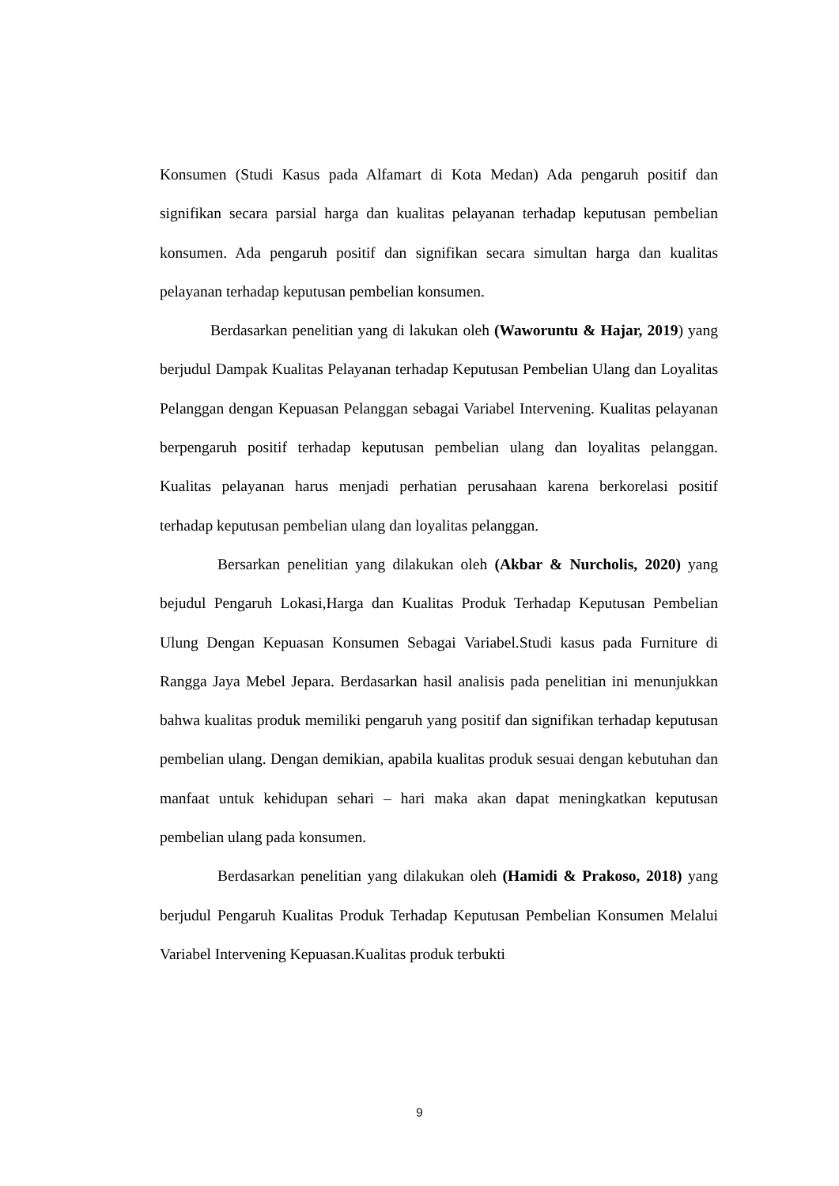Konsumen (Studi Kasus pada Alfamart di Kota Medan) Ada pengaruh positif dan signifikan secara parsial harga dan kualitas pelayanan terhadap keputusan pembelian konsumen. Ada pengaruh positif dan signifikan secara simultan harga dan kualitas pelayanan terhadap keputusan pembelian konsumen.
Berdasarkan penelitian yang di lakukan oleh (Waworuntu & Hajar, 2019) yang berjudul Dampak Kualitas Pelayanan terhadap Keputusan Pembelian Ulang dan Loyalitas Pelanggan dengan Kepuasan Pelanggan sebagai Variabel Intervening. Kualitas pelayanan berpengaruh positif terhadap keputusan pembelian ulang dan loyalitas pelanggan. Kualitas pelayanan harus menjadi perhatian perusahaan karena berkorelasi positif terhadap keputusan pembelian ulang dan loyalitas pelanggan.
Bersarkan penelitian yang dilakukan oleh (Akbar & Nurcholis, 2020) yang bejudul Pengaruh Lokasi,Harga dan Kualitas Produk Terhadap Keputusan Pembelian Ulung Dengan Kepuasan Konsumen Sebagai Variabel.Studi kasus pada Furniture di Rangga Jaya Mebel Jepara. Berdasarkan hasil analisis pada penelitian ini menunjukkan bahwa kualitas produk memiliki pengaruh yang positif dan signifikan terhadap keputusan pembelian ulang. Dengan demikian, apabila kualitas produk sesuai dengan kebutuhan dan manfaat untuk kehidupan sehari – hari maka akan dapat meningkatkan keputusan pembelian ulang pada konsumen.
Berdasarkan penelitian yang dilakukan oleh (Hamidi & Prakoso, 2018) yang berjudul Pengaruh Kualitas Produk Terhadap Keputusan Pembelian Konsumen Melalui Variabel Intervening Kepuasan.Kualitas produk terbukti
9